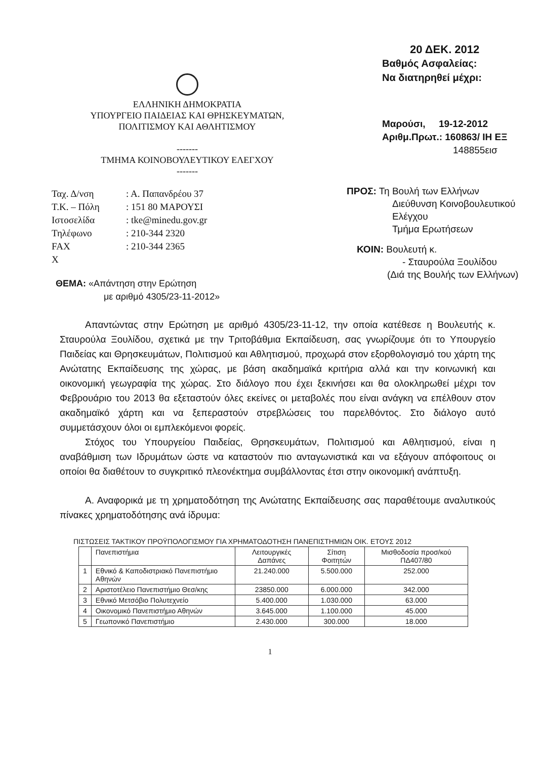ΕΛΛΗΝΙΚΗ ΔΗΜΟΚΡΑΤΙΑ
ΥΠΟΥΡΓΕΙΟ ΠΑΙΔΕΙΑΣ ΚΑΙ ΘΡΗΣΚΕΥΜΑΤΩΝ,
ΠΟΛΙΤΙΣΜΟΥ ΚΑΙ ΑΘΛΗΤΙΣΜΟΥ
-------
ΤΜΗΜΑ ΚΟΙΝΟΒΟΥΛΕΥΤΙΚΟΥ ΕΛΕΓΧΟΥ
-------
| Ταχ. Δ/νση | : Α. Παπανδρέου 37 |
| Τ.Κ. – Πόλη | : 151 80 ΜΑΡΟΥΣΙ |
| Ιστοσελίδα | : tke@minedu.gov.gr |
| Τηλέφωνο | : 210-344 2320 |
| FAX | : 210-344 2365 |
| X | |
ΘΕΜΑ: «Απάντηση στην Ερώτηση
με αριθμό 4305/23-11-2012»
20 ΔΕΚ. 2012
Βαθμός Ασφαλείας:
Να διατηρηθεί μέχρι:
Μαρούσι, 19-12-2012
Αριθμ.Πρωτ.: 160863/ ΙΗ ΕΞ
148855εισ
ΠΡΟΣ: Τη Βουλή των Ελλήνων
Διεύθυνση Κοινοβουλευτικού
Ελέγχου
Τμήμα Ερωτήσεων
ΚΟΙΝ: Βουλευτή κ.
- Σταυρούλα Ξουλίδου
(Διά της Βουλής των Ελλήνων)
Απαντώντας στην Ερώτηση με αριθμό 4305/23-11-12, την οποία κατέθεσε η Βουλευτής κ. Σταυρούλα Ξουλίδου, σχετικά με την Τριτοβάθμια Εκπαίδευση, σας γνωρίζουμε ότι το Υπουργείο Παιδείας και Θρησκευμάτων, Πολιτισμού και Αθλητισμού, προχωρά στον εξορθολογισμό του χάρτη της Ανώτατης Εκπαίδευσης της χώρας, με βάση ακαδημαϊκά κριτήρια αλλά και την κοινωνική και οικονομική γεωγραφία της χώρας. Στο διάλογο που έχει ξεκινήσει και θα ολοκληρωθεί μέχρι τον Φεβρουάριο του 2013 θα εξεταστούν όλες εκείνες οι μεταβολές που είναι ανάγκη να επέλθουν στον ακαδημαϊκό χάρτη και να ξεπεραστούν στρεβλώσεις του παρελθόντος. Στο διάλογο αυτό συμμετάσχουν όλοι οι εμπλεκόμενοι φορείς.
Στόχος του Υπουργείου Παιδείας, Θρησκευμάτων, Πολιτισμού και Αθλητισμού, είναι η αναβάθμιση των Ιδρυμάτων ώστε να καταστούν πιο ανταγωνιστικά και να εξάγουν απόφοιτους οι οποίοι θα διαθέτουν το συγκριτικό πλεονέκτημα συμβάλλοντας έτσι στην οικονομική ανάπτυξη.
Α. Αναφορικά με τη χρηματοδότηση της Ανώτατης Εκπαίδευσης σας παραθέτουμε αναλυτικούς πίνακες χρηματοδότησης ανά ίδρυμα:
ΠΙΣΤΩΣΕΙΣ ΤΑΚΤΙΚΟΥ ΠΡΟΫΠΟΛΟΓΙΣΜΟΥ ΓΙΑ ΧΡΗΜΑΤΟΔΟΤΗΣΗ ΠΑΝΕΠΙΣΤΗΜΙΩΝ ΟΙΚ. ΕΤΟΥΣ 2012
| | Πανεπιστήμια | Λειτουργικές Δαπάνες | Σίτιση Φοιτητών | Μισθοδοσία προσ/κού ΠΔ407/80 |
| --- | --- | --- | --- | --- |
| 1 | Εθνικό & Καποδιστριακό Πανεπιστήμιο Αθηνών | 21.240.000 | 5.500.000 | 252.000 |
| 2 | Αριστοτέλειο Πανεπιστήμιο Θεσ/κης | 23850.000 | 6.000.000 | 342.000 |
| 3 | Εθνικό Μετσόβιο Πολυτεχνείο | 5.400.000 | 1.030.000 | 63.000 |
| 4 | Οικονομικό Πανεπιστήμιο Αθηνών | 3.645.000 | 1.100.000 | 45.000 |
| 5 | Γεωπονικό Πανεπιστήμιο | 2.430.000 | 300.000 | 18.000 |
1